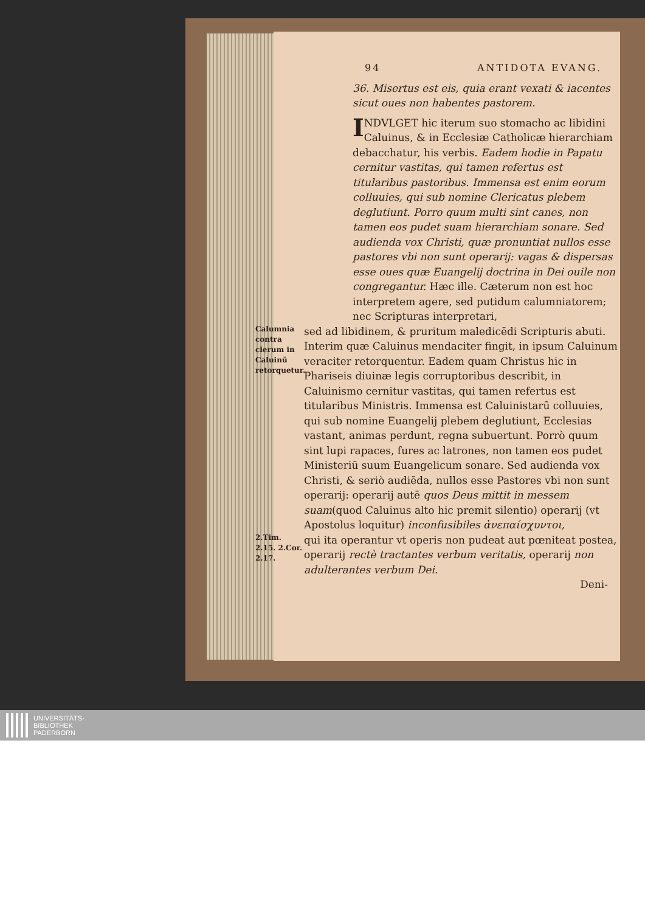94 ANTIDOTA EVANG.
36. Misertus est eis, quia erant vexati & iacentes sicut oues non habentes pastorem.
INDVLGET hic iterum suo stomacho ac libidini Caluinus, & in Ecclesiæ Catholicæ hierarchiam debacchatur, his verbis. Eadem hodie in Papatu cernitur vastitas, qui tamen refertus est titularibus pastoribus. Immensa est enim eorum colluuies, qui sub nomine Clericatus plebem deglutiunt. Porro quum multi sint canes, non tamen eos pudet suam hierarchiam sonare. Sed audienda vox Christi, quæ pronuntiat nullos esse pastores vbi non sunt operarij: vagas & dispersas esse oues quæ Euangelij doctrina in Dei ouile non congregantur. Hæc ille. Cæterum non est hoc interpretem agere, sed putidum calumniatorem; nec Scripturas interpretari,
Calumnia contra clerum in Caluinū retorquetur.
sed ad libidinem, & pruritum maledicēdi Scripturis abuti. Interim quæ Caluinus mendaciter fingit, in ipsum Caluinum veraciter retorquentur. Eadem quam Christus hic in Phariseis diuinæ legis corruptoribus describit, in Caluinismo cernitur vastitas, qui tamen refertus est titularibus Ministris. Immensa est Caluinistarū colluuies, qui sub nomine Euangelij plebem deglutiunt, Ecclesias vastant, animas perdunt, regna subuertunt. Porrò quum sint lupi rapaces, fures ac latrones, non tamen eos pudet Ministeriū suum Euangelicum sonare. Sed audienda vox Christi, & seriò audiēda, nullos esse Pastores vbi non sunt operarij: operarij autē quos Deus mittit in messem suam(quod Caluinus alto hic premit silentio) operarij (vt Apostolus loquitur) inconfusibiles ἀνεπαίσχυντοι,
2.Tim. 2.15. 2.Cor. 2.17.
qui ita operantur vt operis non pudeat aut pœniteat postea, operarij rectè tractantes verbum veritatis, operarij non adulterantes verbum Dei.
Deni-
UNIVERSITÄTS-
BIBLIOTHEK
PADERBORN